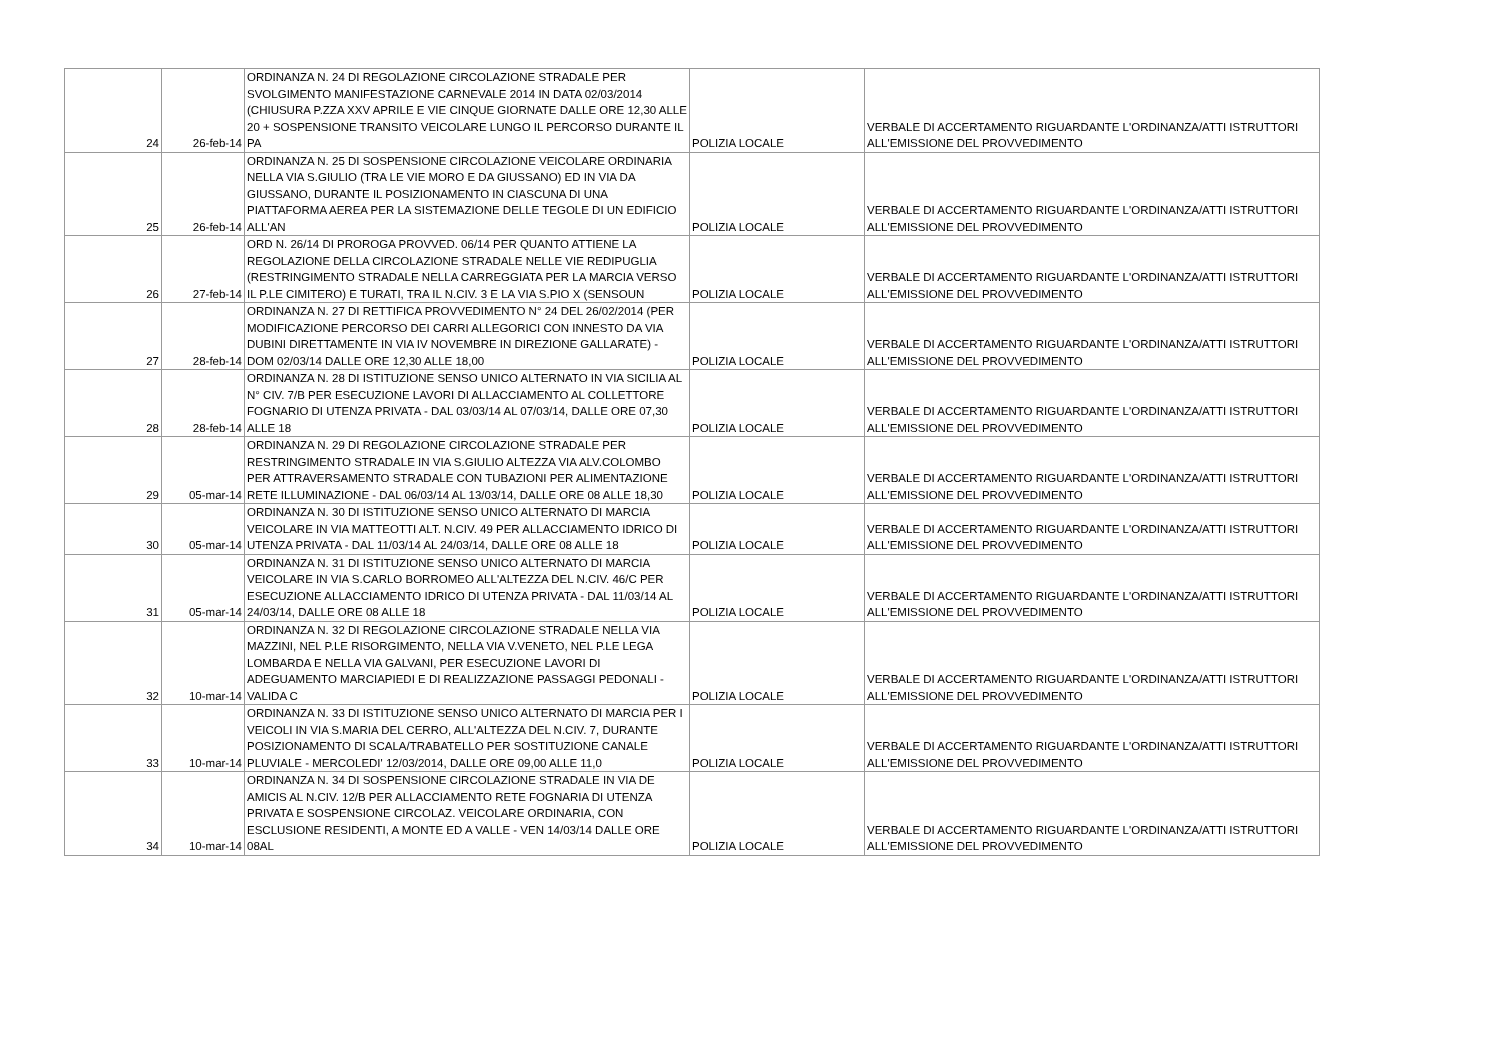| 24 | 26-feb-14 | ORDINANZA N. 24 DI REGOLAZIONE CIRCOLAZIONE STRADALE PER SVOLGIMENTO MANIFESTAZIONE CARNEVALE 2014 IN DATA 02/03/2014 (CHIUSURA P.ZZA XXV APRILE E VIE CINQUE GIORNATE DALLE ORE 12,30 ALLE 20 + SOSPENSIONE TRANSITO VEICOLARE LUNGO IL PERCORSO DURANTE IL PA | POLIZIA LOCALE | VERBALE DI ACCERTAMENTO RIGUARDANTE L'ORDINANZA/ATTI ISTRUTTORI ALL'EMISSIONE DEL PROVVEDIMENTO |
| 25 | 26-feb-14 | ORDINANZA N. 25 DI SOSPENSIONE CIRCOLAZIONE VEICOLARE ORDINARIA NELLA VIA S.GIULIO (TRA LE VIE MORO E DA GIUSSANO) ED IN VIA DA GIUSSANO, DURANTE IL POSIZIONAMENTO IN CIASCUNA DI UNA PIATTAFORMA AEREA PER LA SISTEMAZIONE DELLE TEGOLE DI UN EDIFICIO ALL'AN | POLIZIA LOCALE | VERBALE DI ACCERTAMENTO RIGUARDANTE L'ORDINANZA/ATTI ISTRUTTORI ALL'EMISSIONE DEL PROVVEDIMENTO |
| 26 | 27-feb-14 | ORD N. 26/14 DI PROROGA PROVVED. 06/14 PER QUANTO ATTIENE LA REGOLAZIONE DELLA CIRCOLAZIONE STRADALE NELLE VIE REDIPUGLIA (RESTRINGIMENTO STRADALE NELLA CARREGGIATA PER LA MARCIA VERSO IL P.LE CIMITERO) E TURATI, TRA IL N.CIV. 3 E LA VIA S.PIO X (SENSOUN | POLIZIA LOCALE | VERBALE DI ACCERTAMENTO RIGUARDANTE L'ORDINANZA/ATTI ISTRUTTORI ALL'EMISSIONE DEL PROVVEDIMENTO |
| 27 | 28-feb-14 | ORDINANZA N. 27 DI RETTIFICA PROVVEDIMENTO N° 24 DEL 26/02/2014 (PER MODIFICAZIONE PERCORSO DEI CARRI ALLEGORICI CON INNESTO DA VIA DUBINI DIRETTAMENTE IN VIA IV NOVEMBRE IN DIREZIONE GALLARATE) - DOM 02/03/14 DALLE ORE 12,30 ALLE 18,00 | POLIZIA LOCALE | VERBALE DI ACCERTAMENTO RIGUARDANTE L'ORDINANZA/ATTI ISTRUTTORI ALL'EMISSIONE DEL PROVVEDIMENTO |
| 28 | 28-feb-14 | ORDINANZA N. 28 DI ISTITUZIONE SENSO UNICO ALTERNATO IN VIA SICILIA AL N° CIV. 7/B PER ESECUZIONE LAVORI DI ALLACCIAMENTO AL COLLETTORE FOGNARIO DI UTENZA PRIVATA - DAL 03/03/14 AL 07/03/14, DALLE ORE 07,30 ALLE 18 | POLIZIA LOCALE | VERBALE DI ACCERTAMENTO RIGUARDANTE L'ORDINANZA/ATTI ISTRUTTORI ALL'EMISSIONE DEL PROVVEDIMENTO |
| 29 | 05-mar-14 | ORDINANZA N. 29 DI REGOLAZIONE CIRCOLAZIONE STRADALE PER RESTRINGIMENTO STRADALE IN VIA S.GIULIO ALTEZZA VIA ALV.COLOMBO PER ATTRAVERSAMENTO STRADALE CON TUBAZIONI PER ALIMENTAZIONE RETE ILLUMINAZIONE - DAL 06/03/14 AL 13/03/14, DALLE ORE 08 ALLE 18,30 | POLIZIA LOCALE | VERBALE DI ACCERTAMENTO RIGUARDANTE L'ORDINANZA/ATTI ISTRUTTORI ALL'EMISSIONE DEL PROVVEDIMENTO |
| 30 | 05-mar-14 | ORDINANZA N. 30 DI ISTITUZIONE SENSO UNICO ALTERNATO DI MARCIA VEICOLARE IN VIA MATTEOTTI ALT. N.CIV. 49 PER ALLACCIAMENTO IDRICO DI UTENZA PRIVATA - DAL 11/03/14 AL 24/03/14, DALLE ORE 08 ALLE 18 | POLIZIA LOCALE | VERBALE DI ACCERTAMENTO RIGUARDANTE L'ORDINANZA/ATTI ISTRUTTORI ALL'EMISSIONE DEL PROVVEDIMENTO |
| 31 | 05-mar-14 | ORDINANZA N. 31 DI ISTITUZIONE SENSO UNICO ALTERNATO DI MARCIA VEICOLARE IN VIA S.CARLO BORROMEO ALL'ALTEZZA DEL N.CIV. 46/C PER ESECUZIONE ALLACCIAMENTO IDRICO DI UTENZA PRIVATA - DAL 11/03/14 AL 24/03/14, DALLE ORE 08 ALLE 18 | POLIZIA LOCALE | VERBALE DI ACCERTAMENTO RIGUARDANTE L'ORDINANZA/ATTI ISTRUTTORI ALL'EMISSIONE DEL PROVVEDIMENTO |
| 32 | 10-mar-14 | ORDINANZA N. 32 DI REGOLAZIONE CIRCOLAZIONE STRADALE NELLA VIA MAZZINI, NEL P.LE RISORGIMENTO, NELLA VIA V.VENETO, NEL P.LE LEGA LOMBARDA E NELLA VIA GALVANI, PER ESECUZIONE LAVORI DI ADEGUAMENTO MARCIAPIEDI E DI REALIZZAZIONE PASSAGGI PEDONALI - VALIDA C | POLIZIA LOCALE | VERBALE DI ACCERTAMENTO RIGUARDANTE L'ORDINANZA/ATTI ISTRUTTORI ALL'EMISSIONE DEL PROVVEDIMENTO |
| 33 | 10-mar-14 | ORDINANZA N. 33 DI ISTITUZIONE SENSO UNICO ALTERNATO DI MARCIA PER I VEICOLI IN VIA S.MARIA DEL CERRO, ALL'ALTEZZA DEL N.CIV. 7, DURANTE POSIZIONAMENTO DI SCALA/TRABATELLO PER SOSTITUZIONE CANALE PLUVIALE - MERCOLEDI' 12/03/2014, DALLE ORE 09,00 ALLE 11,0 | POLIZIA LOCALE | VERBALE DI ACCERTAMENTO RIGUARDANTE L'ORDINANZA/ATTI ISTRUTTORI ALL'EMISSIONE DEL PROVVEDIMENTO |
| 34 | 10-mar-14 | ORDINANZA N. 34 DI SOSPENSIONE CIRCOLAZIONE STRADALE IN VIA DE AMICIS AL N.CIV. 12/B PER ALLACCIAMENTO RETE FOGNARIA DI UTENZA PRIVATA E SOSPENSIONE CIRCOLAZ. VEICOLARE ORDINARIA, CON ESCLUSIONE RESIDENTI, A MONTE ED A VALLE - VEN 14/03/14 DALLE ORE 08AL | POLIZIA LOCALE | VERBALE DI ACCERTAMENTO RIGUARDANTE L'ORDINANZA/ATTI ISTRUTTORI ALL'EMISSIONE DEL PROVVEDIMENTO |